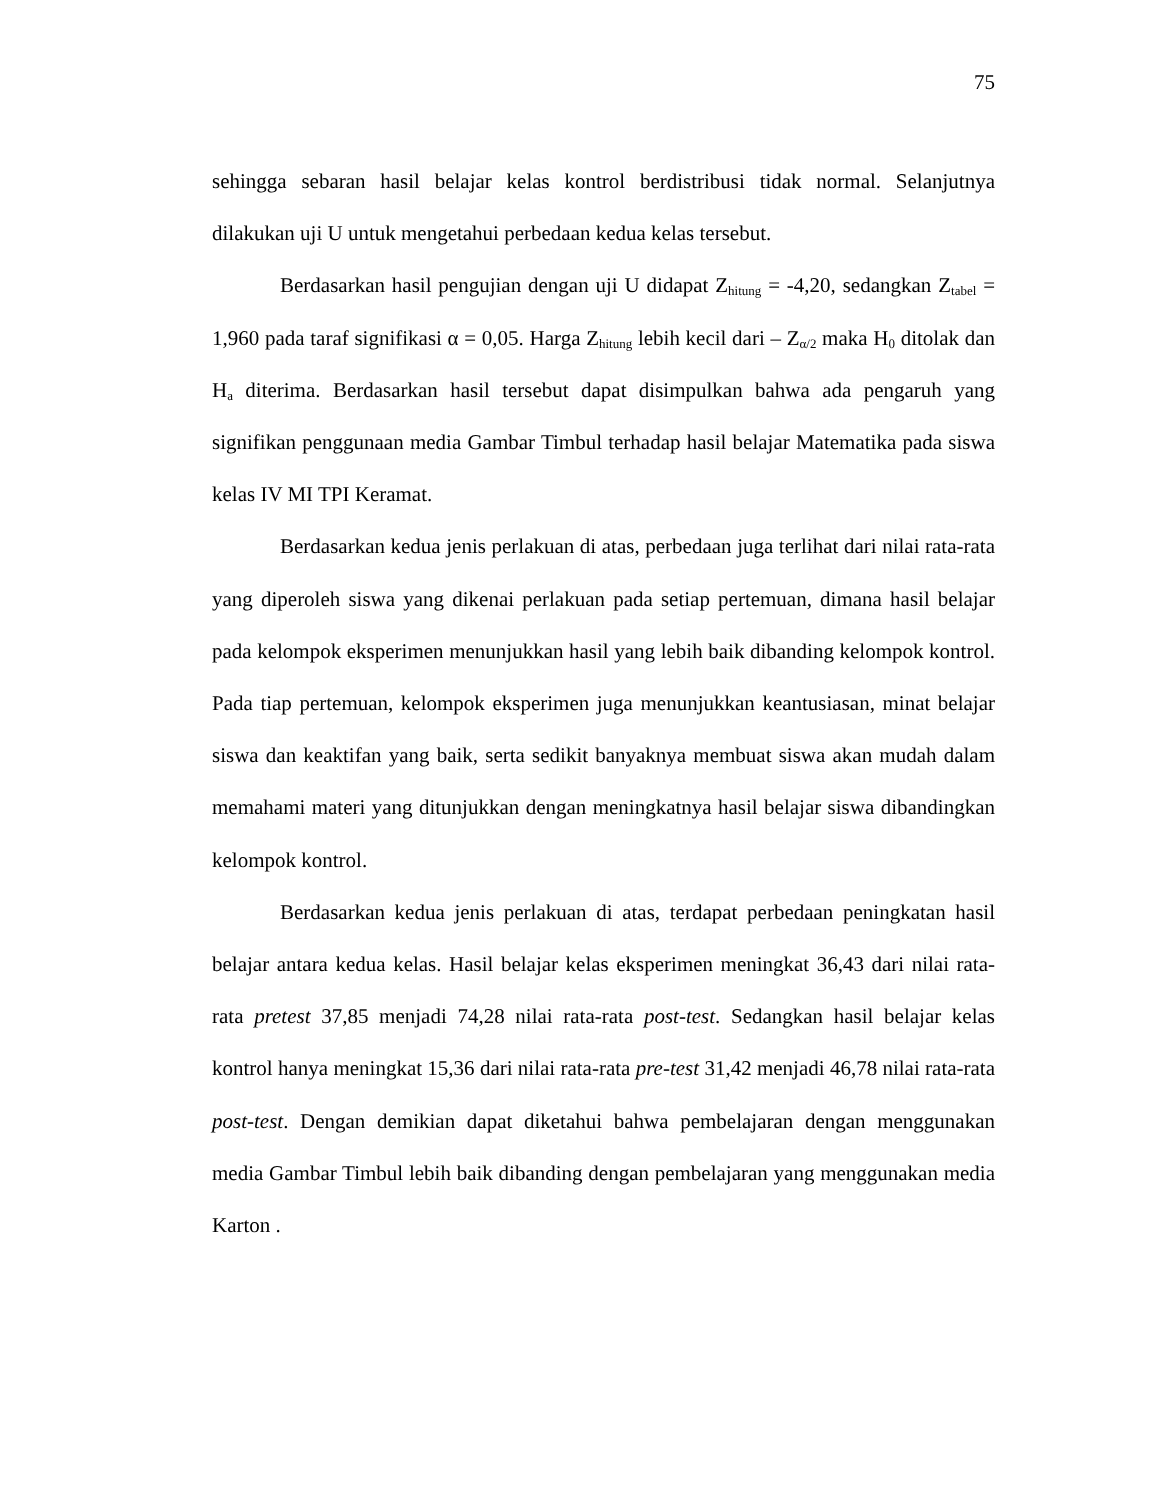75
sehingga sebaran hasil belajar kelas kontrol berdistribusi tidak normal. Selanjutnya dilakukan uji U untuk mengetahui perbedaan kedua kelas tersebut.
Berdasarkan hasil pengujian dengan uji U didapat Z<sub>hitung</sub> = -4,20, sedangkan Z<sub>tabel</sub> = 1,960 pada taraf signifikasi α = 0,05. Harga Z<sub>hitung</sub> lebih kecil dari – Z<sub>α/2</sub> maka H<sub>0</sub> ditolak dan H<sub>a</sub> diterima. Berdasarkan hasil tersebut dapat disimpulkan bahwa ada pengaruh yang signifikan penggunaan media Gambar Timbul terhadap hasil belajar Matematika pada siswa kelas IV MI TPI Keramat.
Berdasarkan kedua jenis perlakuan di atas, perbedaan juga terlihat dari nilai rata-rata yang diperoleh siswa yang dikenai perlakuan pada setiap pertemuan, dimana hasil belajar pada kelompok eksperimen menunjukkan hasil yang lebih baik dibanding kelompok kontrol. Pada tiap pertemuan, kelompok eksperimen juga menunjukkan keantusiasan, minat belajar siswa dan keaktifan yang baik, serta sedikit banyaknya membuat siswa akan mudah dalam memahami materi yang ditunjukkan dengan meningkatnya hasil belajar siswa dibandingkan kelompok kontrol.
Berdasarkan kedua jenis perlakuan di atas, terdapat perbedaan peningkatan hasil belajar antara kedua kelas. Hasil belajar kelas eksperimen meningkat 36,43 dari nilai rata-rata pretest 37,85 menjadi 74,28 nilai rata-rata post-test. Sedangkan hasil belajar kelas kontrol hanya meningkat 15,36 dari nilai rata-rata pre-test 31,42 menjadi 46,78 nilai rata-rata post-test. Dengan demikian dapat diketahui bahwa pembelajaran dengan menggunakan media Gambar Timbul lebih baik dibanding dengan pembelajaran yang menggunakan media Karton .